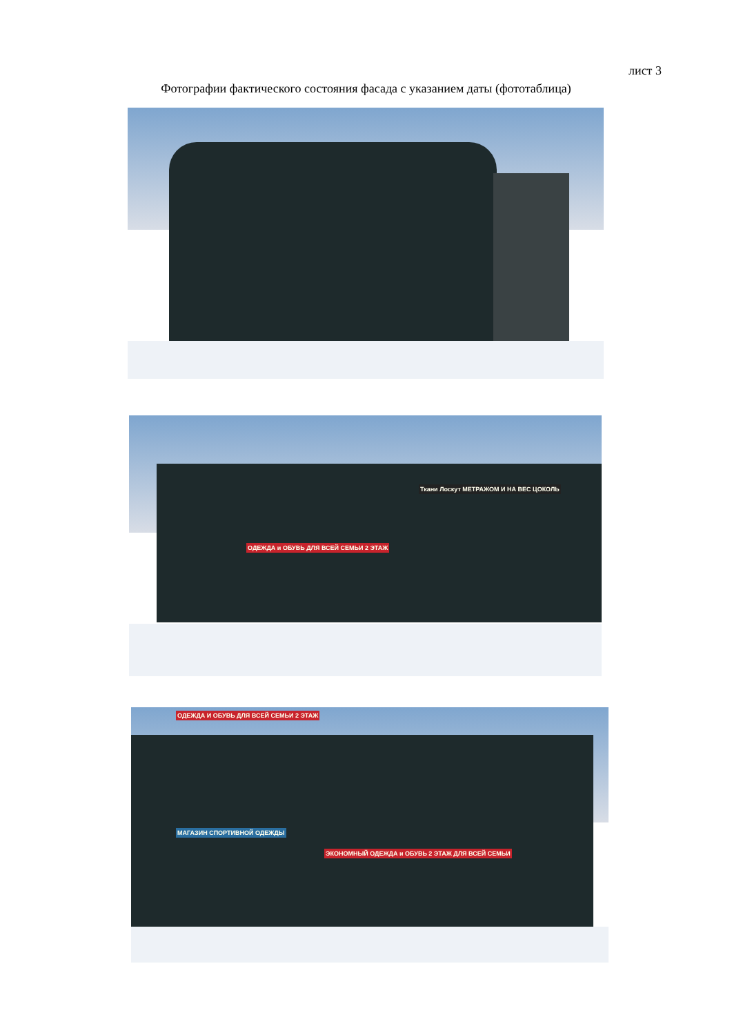лист 3
Фотографии фактического состояния фасада с указанием даты (фототаблица)
ОДЕЖДА и ОБУВЬ ДЛЯ ВСЕЙ СЕМЬИ 2 ЭТАЖ
Ткани Лоскут МЕТРАЖОМ И НА ВЕС ЦОКОЛЬ
ОДЕЖДА И ОБУВЬ ДЛЯ ВСЕЙ СЕМЬИ 2 ЭТАЖ
ЭКОНОМНЫЙ ОДЕЖДА и ОБУВЬ 2 ЭТАЖ ДЛЯ ВСЕЙ СЕМЬИ
МАГАЗИН СПОРТИВНОЙ ОДЕЖДЫ